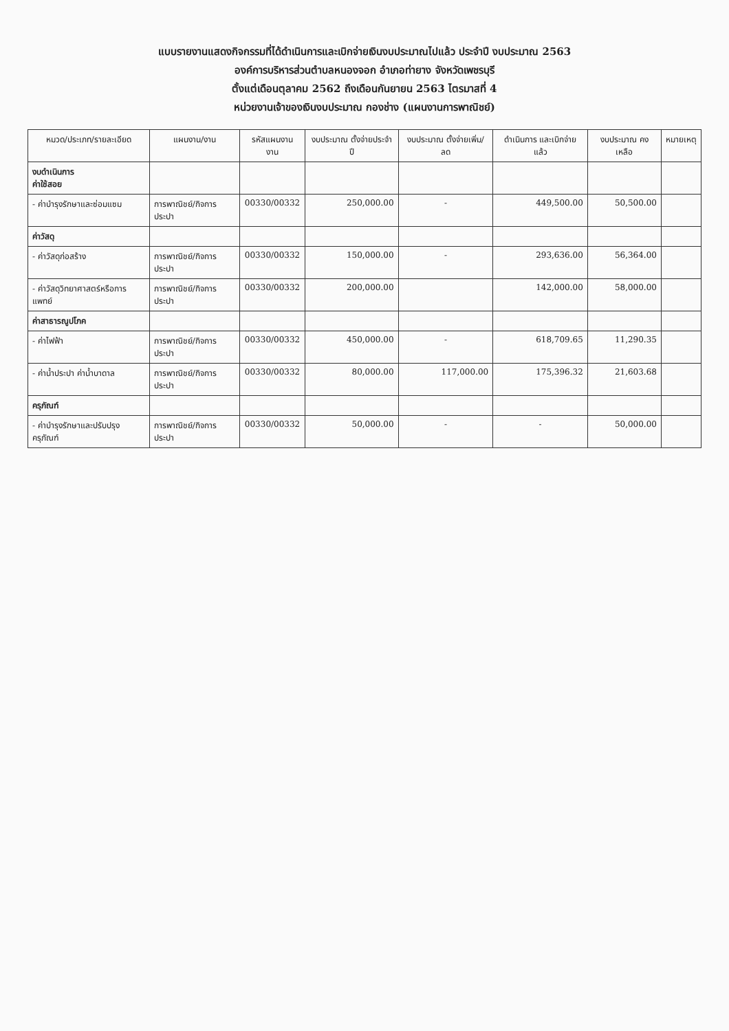แบบรายงานแสดงกิจกรรมที่ได้ดำเนินการและเบิกจ่ายเงินงบประมาณไปแล้ว ประจำปี งบประมาณ 2563
องค์การบริหารส่วนตำบลหนองจอก อำเภอท่ายาง จังหวัดเพชรบุรี
ตั้งแต่เดือนตุลาคม 2562 ถึงเดือนกันยายน 2563 ไตรมาสที่ 4
หน่วยงานเจ้าของเงินงบประมาณ กองช่าง (แผนงานการพาณิชย์)
| หมวด/ประเภท/รายละเอียด | แผนงาน/งาน | รหัสแผนงาน งาน | งบประมาณ ตั้งจ่ายประจำปี | งบประมาณ ตั้งจ่ายเพิ่ม/ลด | ดำเนินการ และเบิกจ่ายแล้ว | งบประมาณ คงเหลือ | หมายเหตุ |
| --- | --- | --- | --- | --- | --- | --- | --- |
| งบดำเนินการ ค่าใช้สอย | | | | | | | |
| - ค่าบำรุงรักษาและซ่อมแซม | การพาณิชย์/กิจการประปา | 00330/00332 | 250,000.00 | - | 449,500.00 | 50,500.00 | |
| ค่าวัสดุ | | | | | | | |
| - ค่าวัสดุก่อสร้าง | การพาณิชย์/กิจการประปา | 00330/00332 | 150,000.00 | - | 293,636.00 | 56,364.00 | |
| - ค่าวัสดุวิทยาศาสตร์หรือการแพทย์ | การพาณิชย์/กิจการประปา | 00330/00332 | 200,000.00 | | 142,000.00 | 58,000.00 | |
| ค่าสาธารณูปโภค | | | | | | | |
| - ค่าไฟฟ้า | การพาณิชย์/กิจการประปา | 00330/00332 | 450,000.00 | - | 618,709.65 | 11,290.35 | |
| - ค่าน้ำประปา ค่าน้ำบาดาล | การพาณิชย์/กิจการประปา | 00330/00332 | 80,000.00 | 117,000.00 | 175,396.32 | 21,603.68 | |
| ครุภัณฑ์ | | | | | | | |
| - ค่าบำรุงรักษาและปรับปรุงครุภัณฑ์ | การพาณิชย์/กิจการประปา | 00330/00332 | 50,000.00 | - | - | 50,000.00 | |